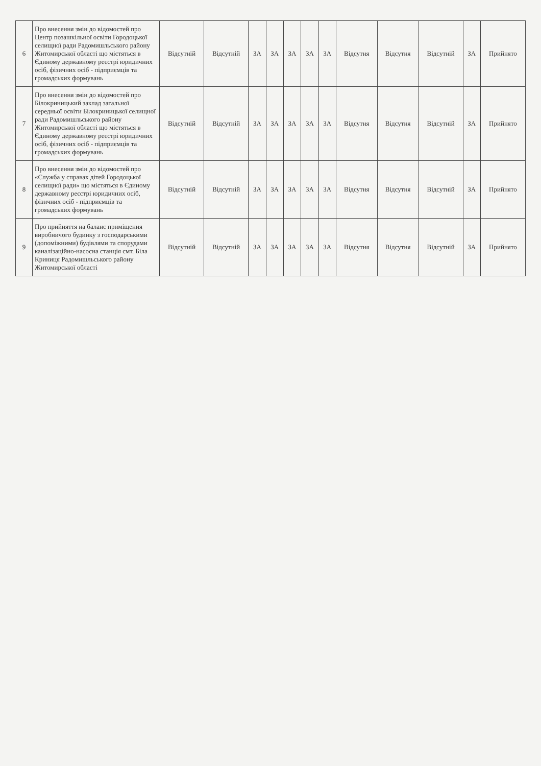| 6 | Про внесення змін до відомостей про Центр позашкільної освіти Городоцької селищної ради Радомишльського району Житомирської області що містяться в Єдиному державному реєстрі юридичних осіб, фізичних осіб - підприємців та громадських формувань | Відсутній | Відсутній | ЗА | ЗА | ЗА | ЗА | ЗА | Відсутня | Відсутня | Відсутній | ЗА | Прийнято |
| 7 | Про внесення змін до відомостей про Білокриницький заклад загальної середньої освіти Білокриницької селищної ради Радомишльського району Житомирської області що містяться в Єдиному державному реєстрі юридичних осіб, фізичних осіб - підприємців та громадських формувань | Відсутній | Відсутній | ЗА | ЗА | ЗА | ЗА | ЗА | Відсутня | Відсутня | Відсутній | ЗА | Прийнято |
| 8 | Про внесення змін до відомостей про «Служба у справах дітей Городоцької селищної ради» що містяться в Єдиному державному реєстрі юридичних осіб, фізичних осіб - підприємців та громадських формувань | Відсутній | Відсутній | ЗА | ЗА | ЗА | ЗА | ЗА | Відсутня | Відсутня | Відсутній | ЗА | Прийнято |
| 9 | Про прийняття на баланс приміщення виробничого будинку з господарськими (допоміжними) будівлями та спорудами каналізаційно-насосна станція смт. Біла Криниця Радомишльського району Житомирської області | Відсутній | Відсутній | ЗА | ЗА | ЗА | ЗА | ЗА | Відсутня | Відсутня | Відсутній | ЗА | Прийнято |